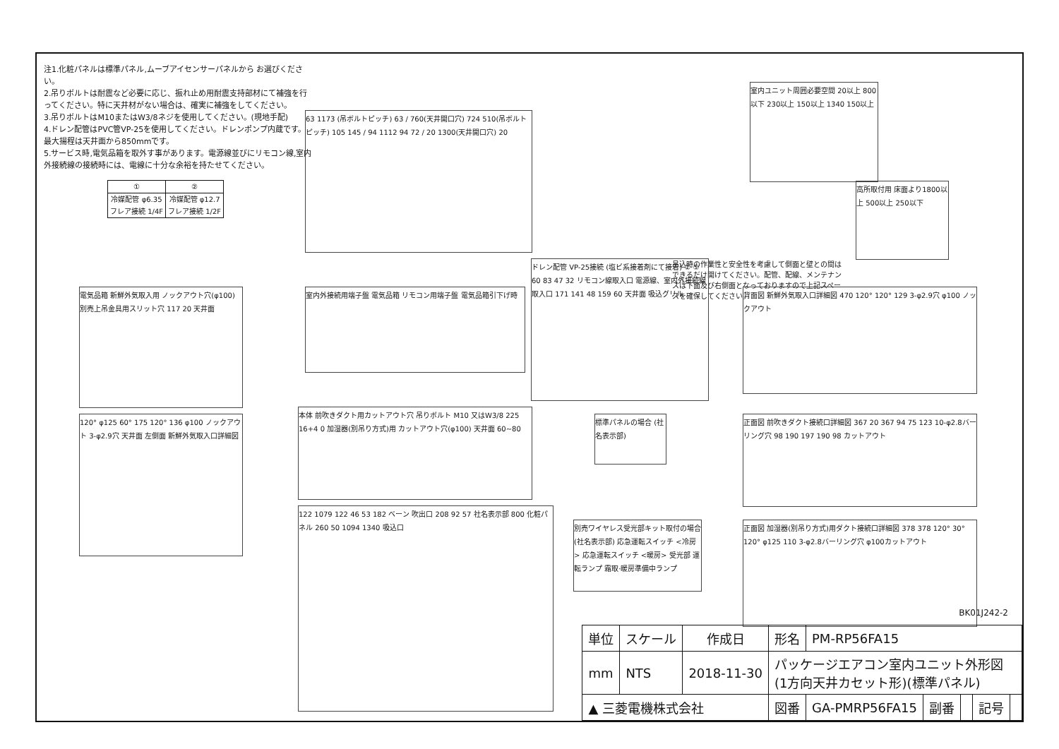注1.化粧パネルは標準パネル,ムーブアイセンサーパネルから お選びください。
2.吊りボルトは耐震など必要に応じ、振れ止め用耐震支持部材にて補強を行ってください。特に天井材がない場合は、確実に補強をしてください。
3.吊りボルトはM10またはW3/8ネジを使用してください。(現地手配)
4.ドレン配管はPVC管VP-25を使用してください。ドレンポンプ内蔵です。最大揚程は天井面から850mmです。
5.サービス時,電気品箱を取外す事があります。電源線並びにリモコン線,室内外接続線の接続時には、電線に十分な余裕を持たせてください。
| ① | ② |
| 冷媒配管 φ6.35 フレア接続 1/4F | 冷媒配管 φ12.7 フレア接続 1/2F |
63 1173 (吊ボルトピッチ) 63 / 760(天井開口穴) 724 510(吊ボルトピッチ) 105 145 / 94 1112 94 72 / 20 1300(天井開口穴) 20
室内ユニット周囲必要空間 20以上 800以下 230以上 150以上 1340 150以上
高所取付用 床面より1800以上 500以上 250以下
吊込時の作業性と安全性を考慮して側面と壁との間はできるだけ開けてください。配管、配線、メンテナンスは下面及び右側面となっておりますので上記スペースを確保してください。
電気品箱 新鮮外気取入用 ノックアウト穴(φ100) 別売上吊金具用スリット穴 117 20 天井面
室内外接続用端子盤 電気品箱 リモコン用端子盤 電気品箱引下げ時
ドレン配管 VP-25接続 (塩ビ系接着剤にて接着) ② ① 60 83 47 32 リモコン線取入口 電源線、室内外接続線取入口 171 141 48 159 60 天井面 吸込グリル
背面図 新鮮外気取入口詳細図 470 120° 120° 129 3-φ2.9穴 φ100 ノックアウト
120° φ125 60° 175 120° 136 φ100 ノックアウト 3-φ2.9穴 天井面 左側面 新鮮外気取入口詳細図
本体 前吹きダクト用カットアウト穴 吊りボルト M10 又はW3/8 225 16+4 0 加湿器(別吊り方式)用 カットアウト穴(φ100) 天井面 60~80
標準パネルの場合 (社名表示部)
正面図 前吹きダクト接続口詳細図 367 20 367 94 75 123 10-φ2.8バーリング穴 98 190 197 190 98 カットアウト
122 1079 122 46 53 182 ベーン 吹出口 208 92 57 社名表示部 800 化粧パネル 260 50 1094 1340 吸込口
別売ワイヤレス受光部キット取付の場合 (社名表示部) 応急運転スイッチ <冷房> 応急運転スイッチ <暖房> 受光部 運転ランプ 霜取·暖房準備中ランプ
正面図 加湿器(別吊り方式)用ダクト接続口詳細図 378 378 120° 30° 120° φ125 110 3-φ2.8バーリング穴 φ100カットアウト
BK01J242-2
| 単位 | スケール | 作成日 | 形名 | PM-RP56FA15 | | | | |
| mm | NTS | 2018-11-30 | パッケージエアコン室内ユニット外形図 (1方向天井カセット形)(標準パネル) | | | | | |
| ▲ 三菱電機株式会社 | | | 図番 | GA-PMRP56FA15 | 副番 | | 記号 | |